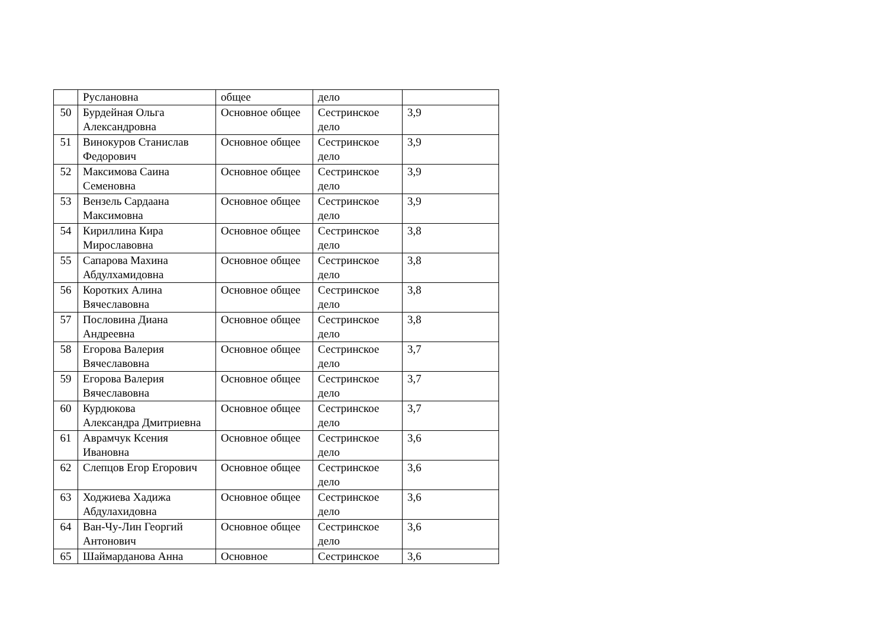| | Руслановна | общее | дело | |
| 50 | Бурдейная Ольга Александровна | Основное общее | Сестринское дело | 3,9 |
| 51 | Винокуров Станислав Федорович | Основное общее | Сестринское дело | 3,9 |
| 52 | Максимова Саина Семеновна | Основное общее | Сестринское дело | 3,9 |
| 53 | Вензель Сардаана Максимовна | Основное общее | Сестринское дело | 3,9 |
| 54 | Кириллина Кира Мирославовна | Основное общее | Сестринское дело | 3,8 |
| 55 | Сапарова Махина Абдулхамидовна | Основное общее | Сестринское дело | 3,8 |
| 56 | Коротких Алина Вячеславовна | Основное общее | Сестринское дело | 3,8 |
| 57 | Пословина Диана Андреевна | Основное общее | Сестринское дело | 3,8 |
| 58 | Егорова Валерия Вячеславовна | Основное общее | Сестринское дело | 3,7 |
| 59 | Егорова Валерия Вячеславовна | Основное общее | Сестринское дело | 3,7 |
| 60 | Курдюкова Александра Дмитриевна | Основное общее | Сестринское дело | 3,7 |
| 61 | Аврамчук Ксения Ивановна | Основное общее | Сестринское дело | 3,6 |
| 62 | Слепцов Егор Егорович | Основное общее | Сестринское дело | 3,6 |
| 63 | Ходжиева Хадижа Абдулахидовна | Основное общее | Сестринское дело | 3,6 |
| 64 | Ван-Чу-Лин Георгий Антонович | Основное общее | Сестринское дело | 3,6 |
| 65 | Шаймарданова Анна | Основное | Сестринское | 3,6 |